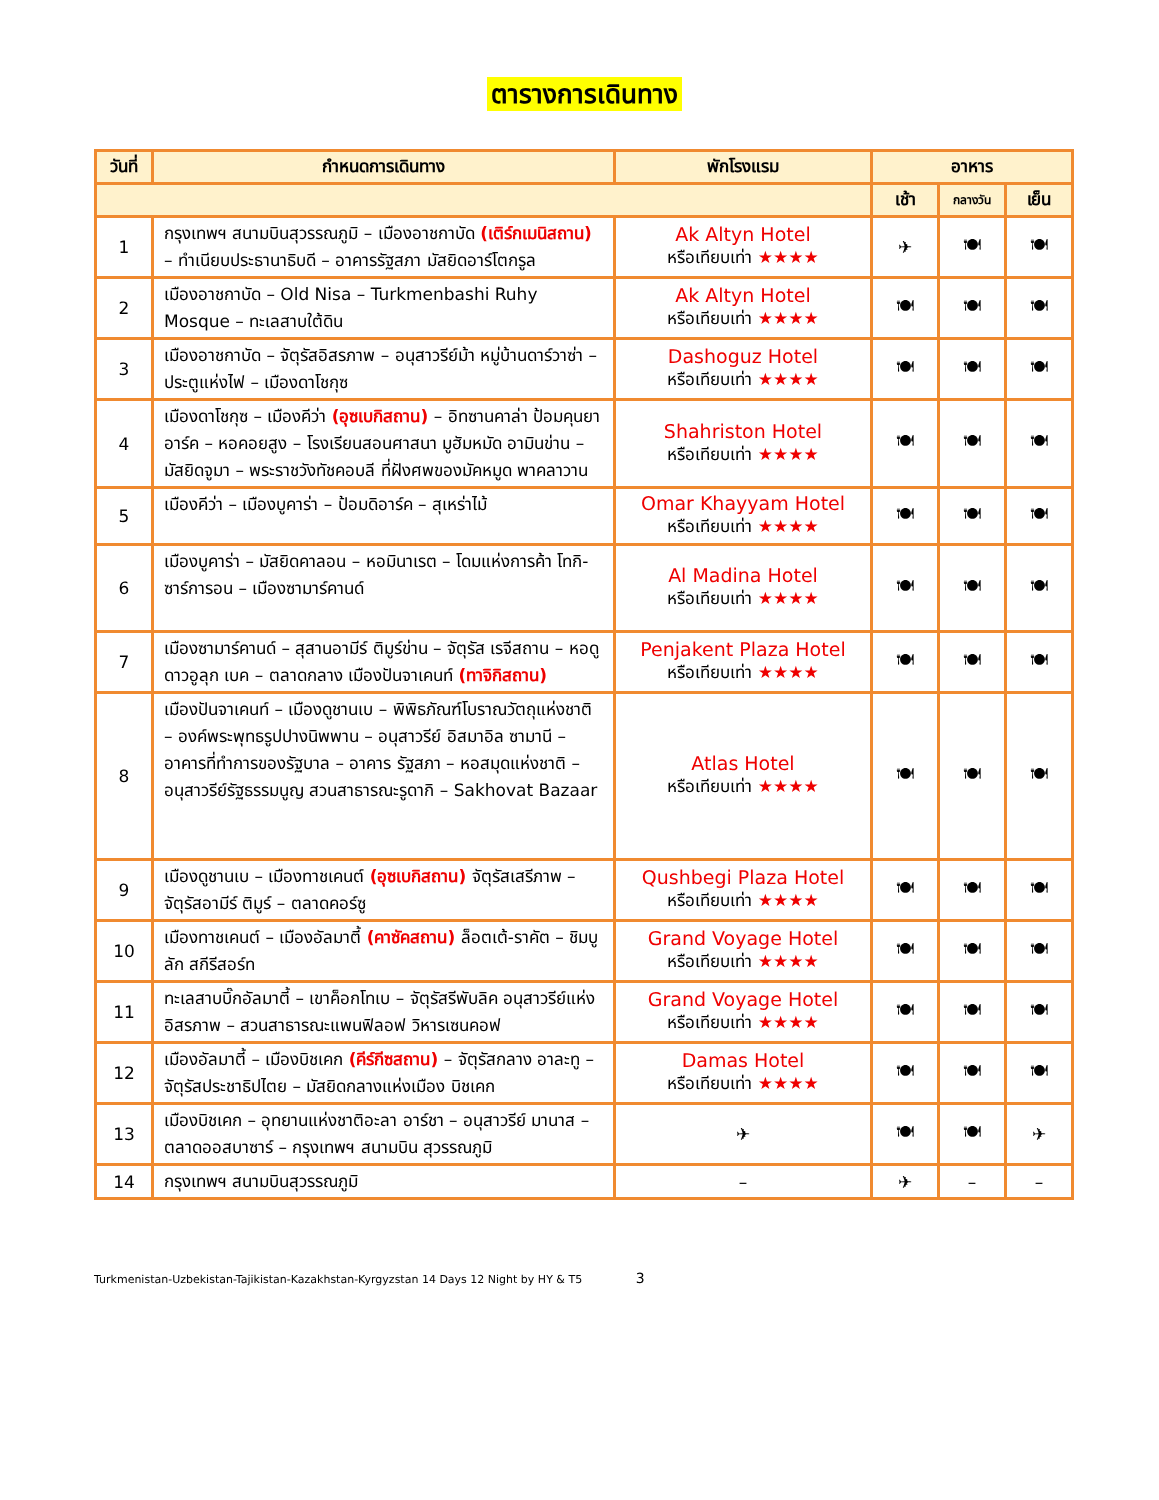ตารางการเดินทาง
| วันที่ | กำหนดการเดินทาง | พักโรงแรม | อาหาร | | |
| --- | --- | --- | --- | --- | --- |
| | | | เช้า | กลางวัน | เย็น |
| 1 | กรุงเทพฯ สนามบินสุวรรณภูมิ – เมืองอาชกาบัด (เติร์กเมนิสถาน) – ทำเนียบประธานาธิบดี – อาคารรัฐสภา มัสยิดอาร์โตกรูล | Ak Altyn Hotel หรือเทียบเท่า ★★★★ | ✈ | 🍽 | 🍽 |
| 2 | เมืองอาชกาบัด – Old Nisa – Turkmenbashi Ruhy Mosque – ทะเลสาบใต้ดิน | Ak Altyn Hotel หรือเทียบเท่า ★★★★ | 🍽 | 🍽 | 🍽 |
| 3 | เมืองอาชกาบัด – จัตุรัสอิสรภาพ – อนุสาวรีย์ม้า หมู่บ้านดาร์วาซ่า – ประตูแห่งไฟ – เมืองดาโชกุซ | Dashoguz Hotel หรือเทียบเท่า ★★★★ | 🍽 | 🍽 | 🍽 |
| 4 | เมืองดาโชกุซ – เมืองคีว่า (อุซเบกิสถาน) – อิทซานคาล่า ป้อมคุนยาอาร์ค – หอคอยสูง – โรงเรียนสอนศาสนา มูฮัมหมัด อามินข่าน – มัสยิดจูมา – พระราชวังทัชคอบลี ที่ฝังศพของมัคหมูด พาคลาวาน | Shahriston Hotel หรือเทียบเท่า ★★★★ | 🍽 | 🍽 | 🍽 |
| 5 | เมืองคีว่า – เมืองบูคาร่า – ป้อมดิอาร์ค – สุเหร่าไม้ | Omar Khayyam Hotel หรือเทียบเท่า ★★★★ | 🍽 | 🍽 | 🍽 |
| 6 | เมืองบูคาร่า – มัสยิดคาลอน – หอมินาเรต – โดมแห่งการค้า โทกิ-ซาร์การอน – เมืองซามาร์คานด์ | Al Madina Hotel หรือเทียบเท่า ★★★★ | 🍽 | 🍽 | 🍽 |
| 7 | เมืองซามาร์คานด์ – สุสานอามีร์ ติมูร์ข่าน – จัตุรัส เรจีสถาน – หอดูดาวอูลุก เบค – ตลาดกลาง เมืองปันจาเคนท์ (ทาจิกิสถาน) | Penjakent Plaza Hotel หรือเทียบเท่า ★★★★ | 🍽 | 🍽 | 🍽 |
| 8 | เมืองปันจาเคนท์ – เมืองดูชานเบ – พิพิธภัณฑ์โบราณวัตถุแห่งชาติ – องค์พระพุทธรูปปางนิพพาน – อนุสาวรีย์ อิสมาอิล ซามานี – อาคารที่ทำการของรัฐบาล – อาคาร รัฐสภา – หอสมุดแห่งชาติ – อนุสาวรีย์รัฐธรรมนูญ สวนสาธารณะรูดากิ – Sakhovat Bazaar | Atlas Hotel หรือเทียบเท่า ★★★★ | 🍽 | 🍽 | 🍽 |
| 9 | เมืองดูชานเบ – เมืองทาชเคนต์ (อุซเบกิสถาน) จัตุรัสเสรีภาพ – จัตุรัสอามีร์ ติมูร์ – ตลาดคอร์ซู | Qushbegi Plaza Hotel หรือเทียบเท่า ★★★★ | 🍽 | 🍽 | 🍽 |
| 10 | เมืองทาชเคนต์ – เมืองอัลมาตี้ (คาซัคสถาน) ล็อตเต้-ราคัต – ชิมบูลัก สกีรีสอร์ท | Grand Voyage Hotel หรือเทียบเท่า ★★★★ | 🍽 | 🍽 | 🍽 |
| 11 | ทะเลสาบบิ๊กอัลมาตี้ – เขาค็อกโทเบ – จัตุรัสรีพับลิค อนุสาวรีย์แห่งอิสรภาพ – สวนสาธารณะแพนฟิลอฟ วิหารเซนคอฟ | Grand Voyage Hotel หรือเทียบเท่า ★★★★ | 🍽 | 🍽 | 🍽 |
| 12 | เมืองอัลมาตี้ – เมืองบิชเคก (คีร์กีซสถาน) – จัตุรัสกลาง อาละทู – จัตุรัสประชาธิปไตย – มัสยิดกลางแห่งเมือง บิชเคก | Damas Hotel หรือเทียบเท่า ★★★★ | 🍽 | 🍽 | 🍽 |
| 13 | เมืองบิชเคก – อุทยานแห่งชาติอะลา อาร์ชา – อนุสาวรีย์ มานาส – ตลาดออสบาซาร์ – กรุงเทพฯ สนามบิน สุวรรณภูมิ | ✈ | 🍽 | 🍽 | ✈ |
| 14 | กรุงเทพฯ สนามบินสุวรรณภูมิ | – | ✈ | – | – |
Turkmenistan-Uzbekistan-Tajikistan-Kazakhstan-Kyrgyzstan 14 Days 12 Night by HY & T5 3